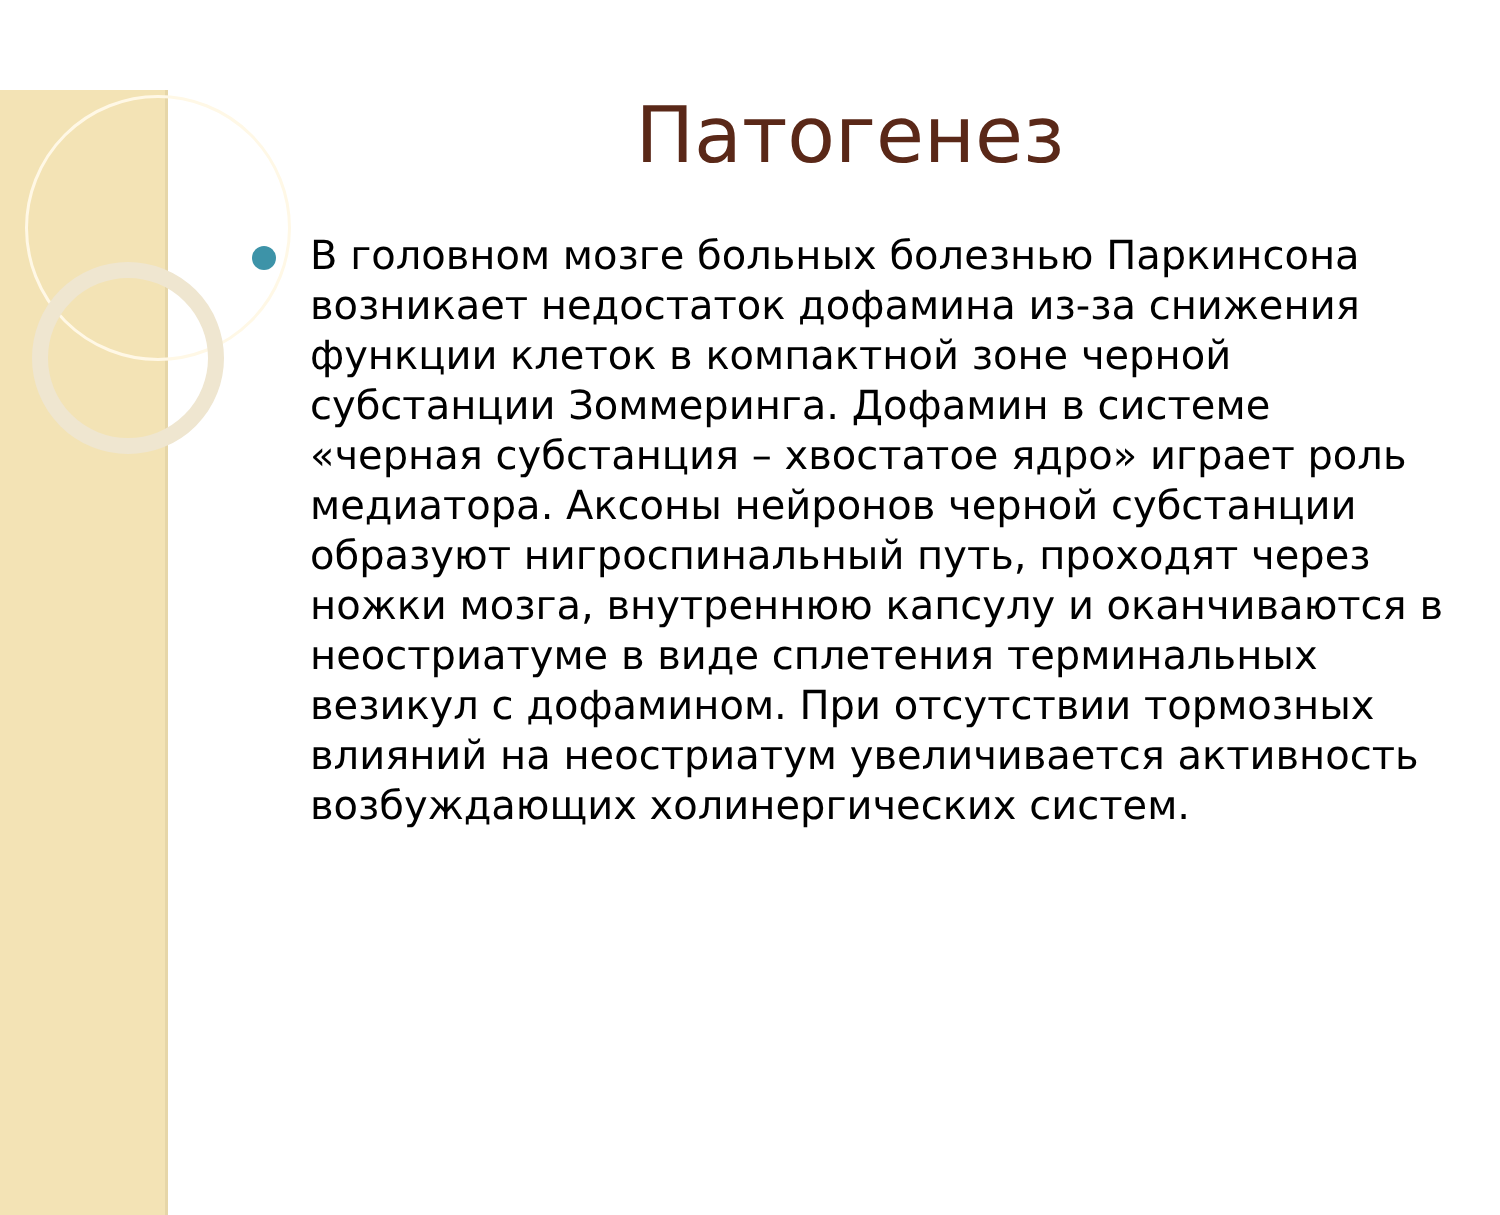Патогенез
В головном мозге больных болезнью Паркинсона возникает недостаток дофамина из-за снижения функции клеток в компактной зоне черной субстанции Зоммеринга. Дофамин в системе «черная субстанция – хвостатое ядро» играет роль медиатора. Аксоны нейронов черной субстанции образуют нигроспинальный путь, проходят через ножки мозга, внутреннюю капсулу и оканчиваются в неостриатуме в виде сплетения терминальных везикул с дофамином. При отсутствии тормозных влияний на неостриатум увеличивается активность возбуждающих холинергических систем.